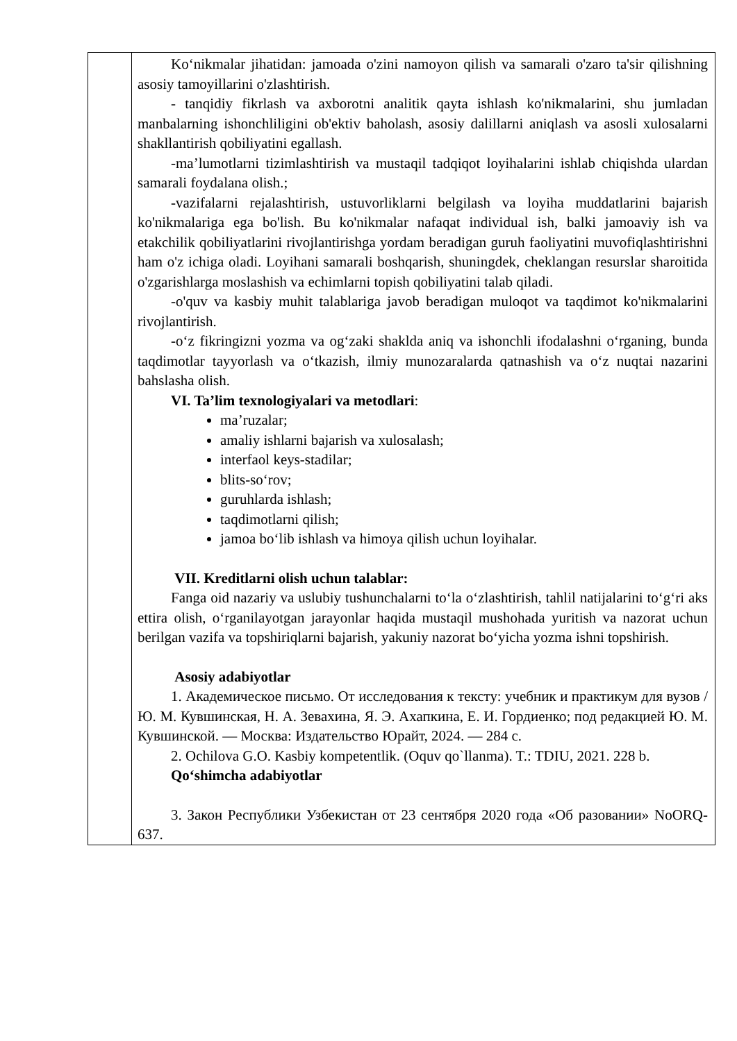| | Ko‘nikmalar jihatidan: jamoada o'zini namoyon qilish va samarali o'zaro ta'sir qilishning asosiy tamoyillarini o'zlashtirish. - tanqidiy fikrlash va axborotni analitik qayta ishlash ko'nikmalarini, shu jumladan manbalarning ishonchliligini ob'ektiv baholash, asosiy dalillarni aniqlash va asosli xulosalarni shakllantirish qobiliyatini egallash. -ma’lumotlarni tizimlashtirish va mustaqil tadqiqot loyihalarini ishlab chiqishda ulardan samarali foydalana olish.; -vazifalarni rejalashtirish, ustuvorliklarni belgilash va loyiha muddatlarini bajarish ko'nikmalariga ega bo'lish. Bu ko'nikmalar nafaqat individual ish, balki jamoaviy ish va etakchilik qobiliyatlarini rivojlantirishga yordam beradigan guruh faoliyatini muvofiqlashtirishni ham o'z ichiga oladi. Loyihani samarali boshqarish, shuningdek, cheklangan resurslar sharoitida o'zgarishlarga moslashish va echimlarni topish qobiliyatini talab qiladi. -o'quv va kasbiy muhit talablariga javob beradigan muloqot va taqdimot ko'nikmalarini rivojlantirish. -o‘z fikringizni yozma va og‘zaki shaklda aniq va ishonchli ifodalashni o‘rganing, bunda taqdimotlar tayyorlash va o‘tkazish, ilmiy munozaralarda qatnashish va o‘z nuqtai nazarini bahslasha olish. VI. Ta’lim texnologiyalari va metodlari : ma’ruzalar; amaliy ishlarni bajarish va xulosalash; interfaol keys-stadilar; blits-so‘rov; guruhlarda ishlash; taqdimotlarni qilish; jamoa bo‘lib ishlash va himoya qilish uchun loyihalar. VII. Kreditlarni olish uchun talablar: Fanga oid nazariy va uslubiy tushunchalarni to‘la o‘zlashtirish, tahlil natijalarini to‘g‘ri aks ettira olish, o‘rganilayotgan jarayonlar haqida mustaqil mushohada yuritish va nazorat uchun berilgan vazifa va topshiriqlarni bajarish, yakuniy nazorat bo‘yicha yozma ishni topshirish. Asosiy adabiyotlar 1. Академическое письмо. От исследования к тексту: учебник и практикум для вузов / Ю. М. Кувшинская, Н. А. Зевахина, Я. Э. Ахапкина, Е. И. Гордиенко; под редакцией Ю. М. Кувшинской. — Москва: Издательство Юрайт, 2024. — 284 с. 2. Ochilova G.O. Kasbiy kompetentlik. (Oquv qo`llanma). T.: TDIU, 2021. 228 b. Qo‘shimcha adabiyotlar 3. Закон Республики Узбекистан от 23 сентября 2020 года «Об разовании» NoORQ-637. |